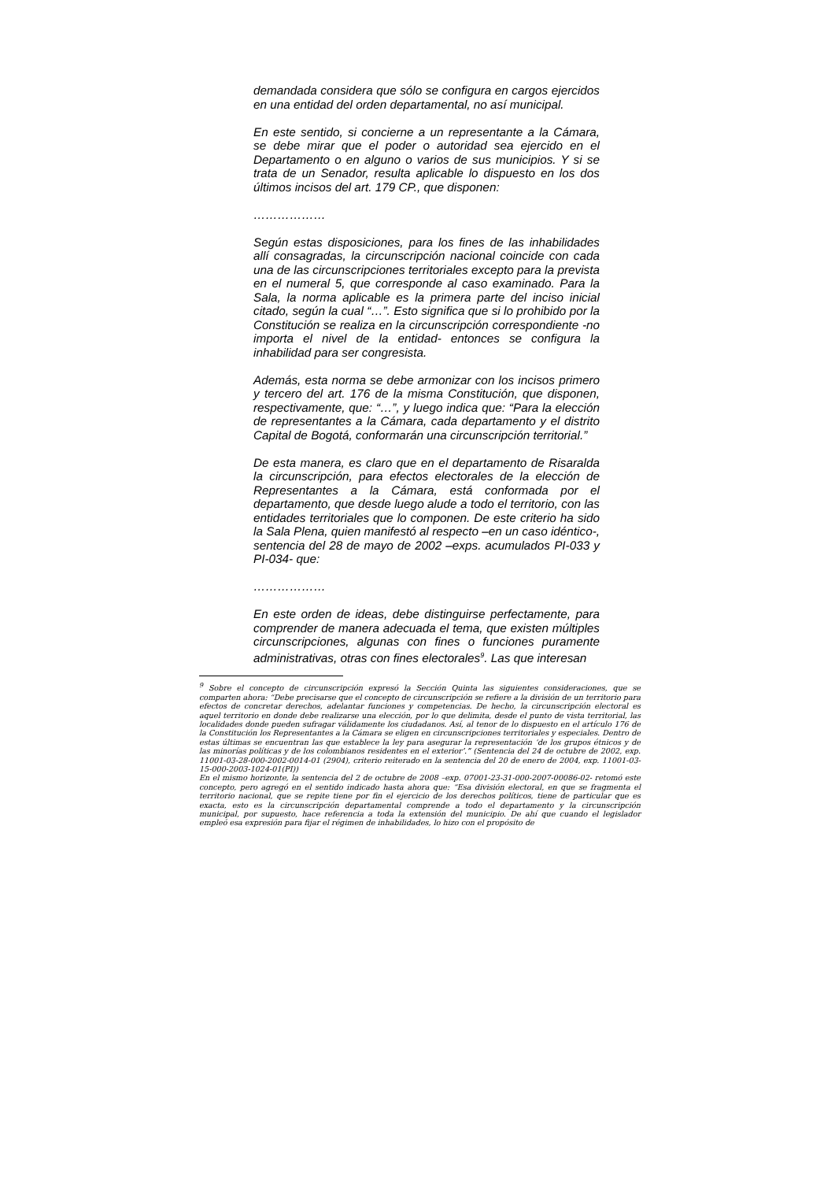demandada considera que sólo se configura en cargos ejercidos en una entidad del orden departamental, no así municipal.
En este sentido, si concierne a un representante a la Cámara, se debe mirar que el poder o autoridad sea ejercido en el Departamento o en alguno o varios de sus municipios. Y si se trata de un Senador, resulta aplicable lo dispuesto en los dos últimos incisos del art. 179 CP., que disponen:
………………
Según estas disposiciones, para los fines de las inhabilidades allí consagradas, la circunscripción nacional coincide con cada una de las circunscripciones territoriales excepto para la prevista en el numeral 5, que corresponde al caso examinado. Para la Sala, la norma aplicable es la primera parte del inciso inicial citado, según la cual “…”. Esto significa que si lo prohibido por la Constitución se realiza en la circunscripción correspondiente -no importa el nivel de la entidad- entonces se configura la inhabilidad para ser congresista.
Además, esta norma se debe armonizar con los incisos primero y tercero del art. 176 de la misma Constitución, que disponen, respectivamente, que: “…”, y luego indica que: “Para la elección de representantes a la Cámara, cada departamento y el distrito Capital de Bogotá, conformarán una circunscripción territorial.”
De esta manera, es claro que en el departamento de Risaralda la circunscripción, para efectos electorales de la elección de Representantes a la Cámara, está conformada por el departamento, que desde luego alude a todo el territorio, con las entidades territoriales que lo componen. De este criterio ha sido la Sala Plena, quien manifestó al respecto –en un caso idéntico-, sentencia del 28 de mayo de 2002 –exps. acumulados PI-033 y PI-034- que:
………………
En este orden de ideas, debe distinguirse perfectamente, para comprender de manera adecuada el tema, que existen múltiples circunscripciones, algunas con fines o funciones puramente administrativas, otras con fines electorales<sup>9</sup>. Las que interesan
<sup>9</sup> Sobre el concepto de circunscripción expresó la Sección Quinta las siguientes consideraciones, que se comparten ahora: “Debe precisarse que el concepto de circunscripción se refiere a la división de un territorio para efectos de concretar derechos, adelantar funciones y competencias. De hecho, la circunscripción electoral es aquel territorio en donde debe realizarse una elección, por lo que delimita, desde el punto de vista territorial, las localidades donde pueden sufragar válidamente los ciudadanos. Así, al tenor de lo dispuesto en el artículo 176 de la Constitución los Representantes a la Cámara se eligen en circunscripciones territoriales y especiales. Dentro de estas últimas se encuentran las que establece la ley para asegurar la representación ‘de los grupos étnicos y de las minorías políticas y de los colombianos residentes en el exterior’.” (Sentencia del 24 de octubre de 2002, exp. 11001-03-28-000-2002-0014-01 (2904), criterio reiterado en la sentencia del 20 de enero de 2004, exp. 11001-03-15-000-2003-1024-01(PI))
En el mismo horizonte, la sentencia del 2 de octubre de 2008 –exp. 07001-23-31-000-2007-00086-02- retomó este concepto, pero agregó en el sentido indicado hasta ahora que: “Esa división electoral, en que se fragmenta el territorio nacional, que se repite tiene por fin el ejercicio de los derechos políticos, tiene de particular que es exacta, esto es la circunscripción departamental comprende a todo el departamento y la circunscripción municipal, por supuesto, hace referencia a toda la extensión del municipio. De ahí que cuando el legislador empleó esa expresión para fijar el régimen de inhabilidades, lo hizo con el propósito de